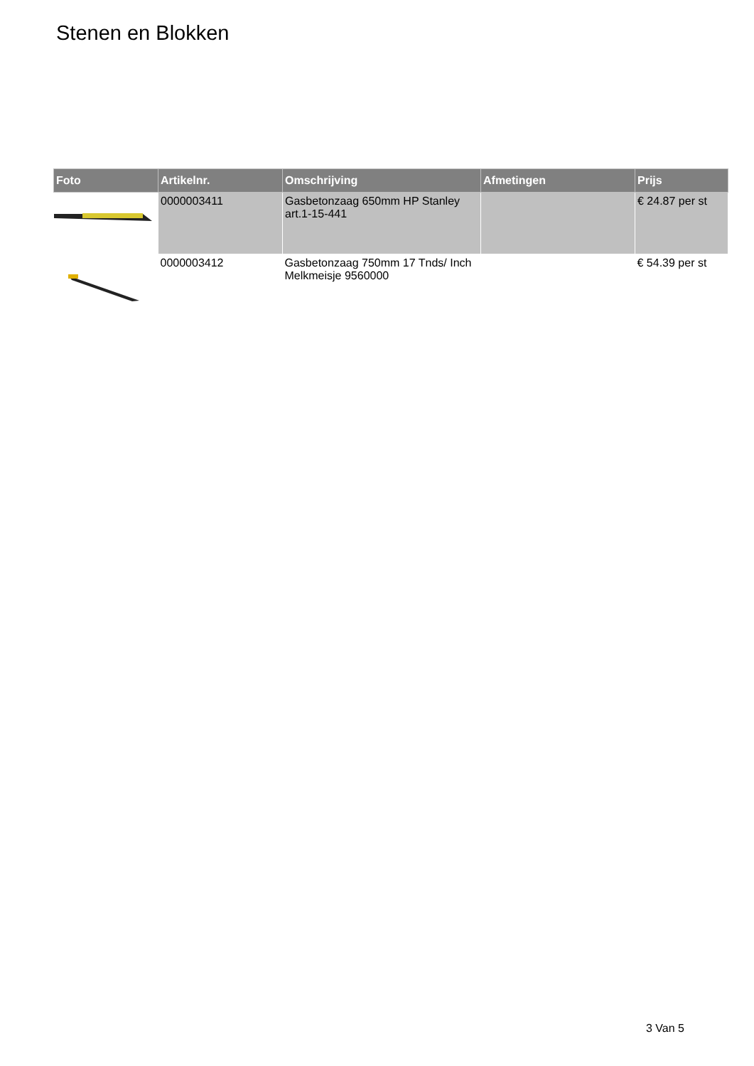Stenen en Blokken
| Foto | Artikelnr. | Omschrijving | Afmetingen | Prijs |
| --- | --- | --- | --- | --- |
| | 0000003411 | Gasbetonzaag 650mm HP Stanley art.1-15-441 | | € 24.87 per st |
| | 0000003412 | Gasbetonzaag 750mm 17 Tnds/ Inch Melkmeisje 9560000 | | € 54.39 per st |
3 Van 5